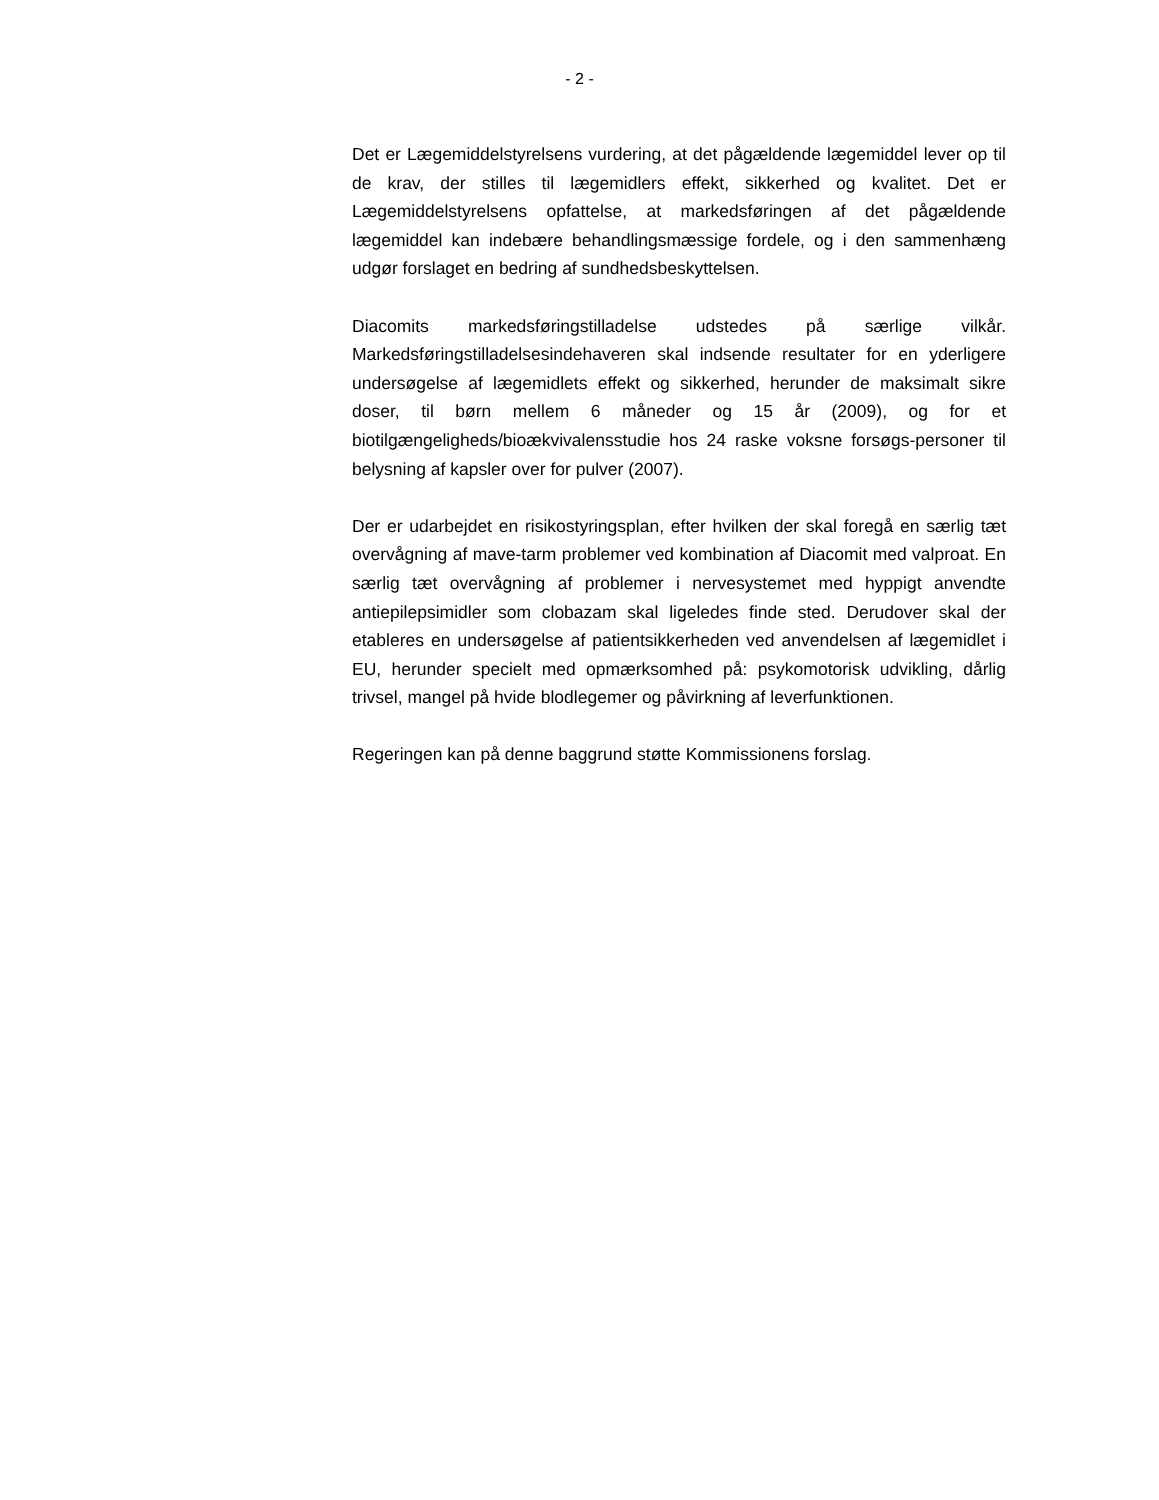- 2 -
Det er Lægemiddelstyrelsens vurdering, at det pågældende lægemiddel lever op til de krav, der stilles til lægemidlers effekt, sikkerhed og kvalitet. Det er Lægemiddelstyrelsens opfattelse, at markedsføringen af det pågældende lægemiddel kan indebære behandlingsmæssige fordele, og i den sammenhæng udgør forslaget en bedring af sundhedsbeskyttelsen.
Diacomits markedsføringstilladelse udstedes på særlige vilkår. Markedsføringstilladelsesindehaveren skal indsende resultater for en yderligere undersøgelse af lægemidlets effekt og sikkerhed, herunder de maksimalt sikre doser, til børn mellem 6 måneder og 15 år (2009), og for et biotilgængeligheds/bioækvivalensstudie hos 24 raske voksne forsøgs-personer til belysning af kapsler over for pulver (2007).
Der er udarbejdet en risikostyringsplan, efter hvilken der skal foregå en særlig tæt overvågning af mave-tarm problemer ved kombination af Diacomit med valproat. En særlig tæt overvågning af problemer i nervesystemet med hyppigt anvendte antiepilepsimidler som clobazam skal ligeledes finde sted. Derudover skal der etableres en undersøgelse af patientsikkerheden ved anvendelsen af lægemidlet i EU, herunder specielt med opmærksomhed på: psykomotorisk udvikling, dårlig trivsel, mangel på hvide blodlegemer og påvirkning af leverfunktionen.
Regeringen kan på denne baggrund støtte Kommissionens forslag.